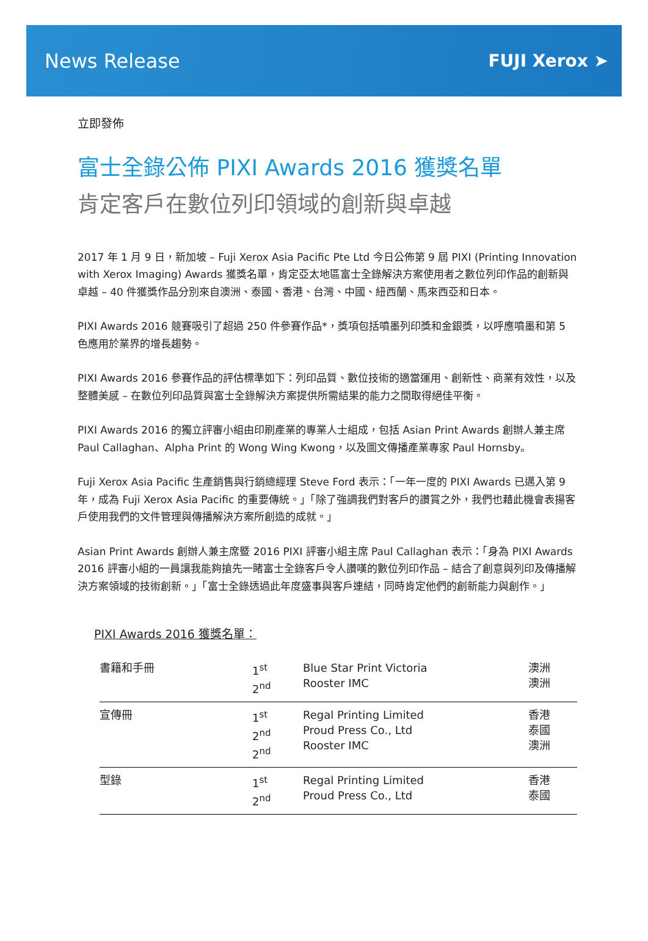News Release FUJI Xerox ➤
立即發佈
富士全錄公佈 PIXI Awards 2016 獲獎名單
肯定客戶在數位列印領域的創新與卓越
2017 年 1 月 9 日，新加坡 – Fuji Xerox Asia Pacific Pte Ltd 今日公佈第 9 屆 PIXI (Printing Innovation with Xerox Imaging) Awards 獲獎名單，肯定亞太地區富士全錄解決方案使用者之數位列印作品的創新與卓越 – 40 件獲獎作品分別來自澳洲、泰國、香港、台灣、中國、紐西蘭、馬來西亞和日本。
PIXI Awards 2016 競賽吸引了超過 250 件參賽作品*，獎項包括噴墨列印獎和金銀獎，以呼應噴墨和第 5 色應用於業界的增長趨勢。
PIXI Awards 2016 參賽作品的評估標準如下：列印品質、數位技術的適當運用、創新性、商業有效性，以及整體美感 – 在數位列印品質與富士全錄解決方案提供所需結果的能力之間取得絕佳平衡。
PIXI Awards 2016 的獨立評審小組由印刷產業的專業人士組成，包括 Asian Print Awards 創辦人兼主席 Paul Callaghan、Alpha Print 的 Wong Wing Kwong，以及圖文傳播產業專家 Paul Hornsby。
Fuji Xerox Asia Pacific 生產銷售與行銷總經理 Steve Ford 表示：「一年一度的 PIXI Awards 已邁入第 9 年，成為 Fuji Xerox Asia Pacific 的重要傳統。」「除了強調我們對客戶的讚賞之外，我們也藉此機會表揚客戶使用我們的文件管理與傳播解決方案所創造的成就。」
Asian Print Awards 創辦人兼主席暨 2016 PIXI 評審小組主席 Paul Callaghan 表示：「身為 PIXI Awards 2016 評審小組的一員讓我能夠搶先一睹富士全錄客戶令人讚嘆的數位列印作品 – 結合了創意與列印及傳播解決方案領域的技術創新。」「富士全錄透過此年度盛事與客戶連結，同時肯定他們的創新能力與創作。」
PIXI Awards 2016 獲獎名單：
| 書籍和手冊 | 1<sup>st</sup> 2<sup>nd</sup> | Blue Star Print Victoria Rooster IMC | 澳洲 澳洲 |
| 宣傳冊 | 1<sup>st</sup> 2<sup>nd</sup> 2<sup>nd</sup> | Regal Printing Limited Proud Press Co., Ltd Rooster IMC | 香港 泰國 澳洲 |
| 型錄 | 1<sup>st</sup> 2<sup>nd</sup> | Regal Printing Limited Proud Press Co., Ltd | 香港 泰國 |